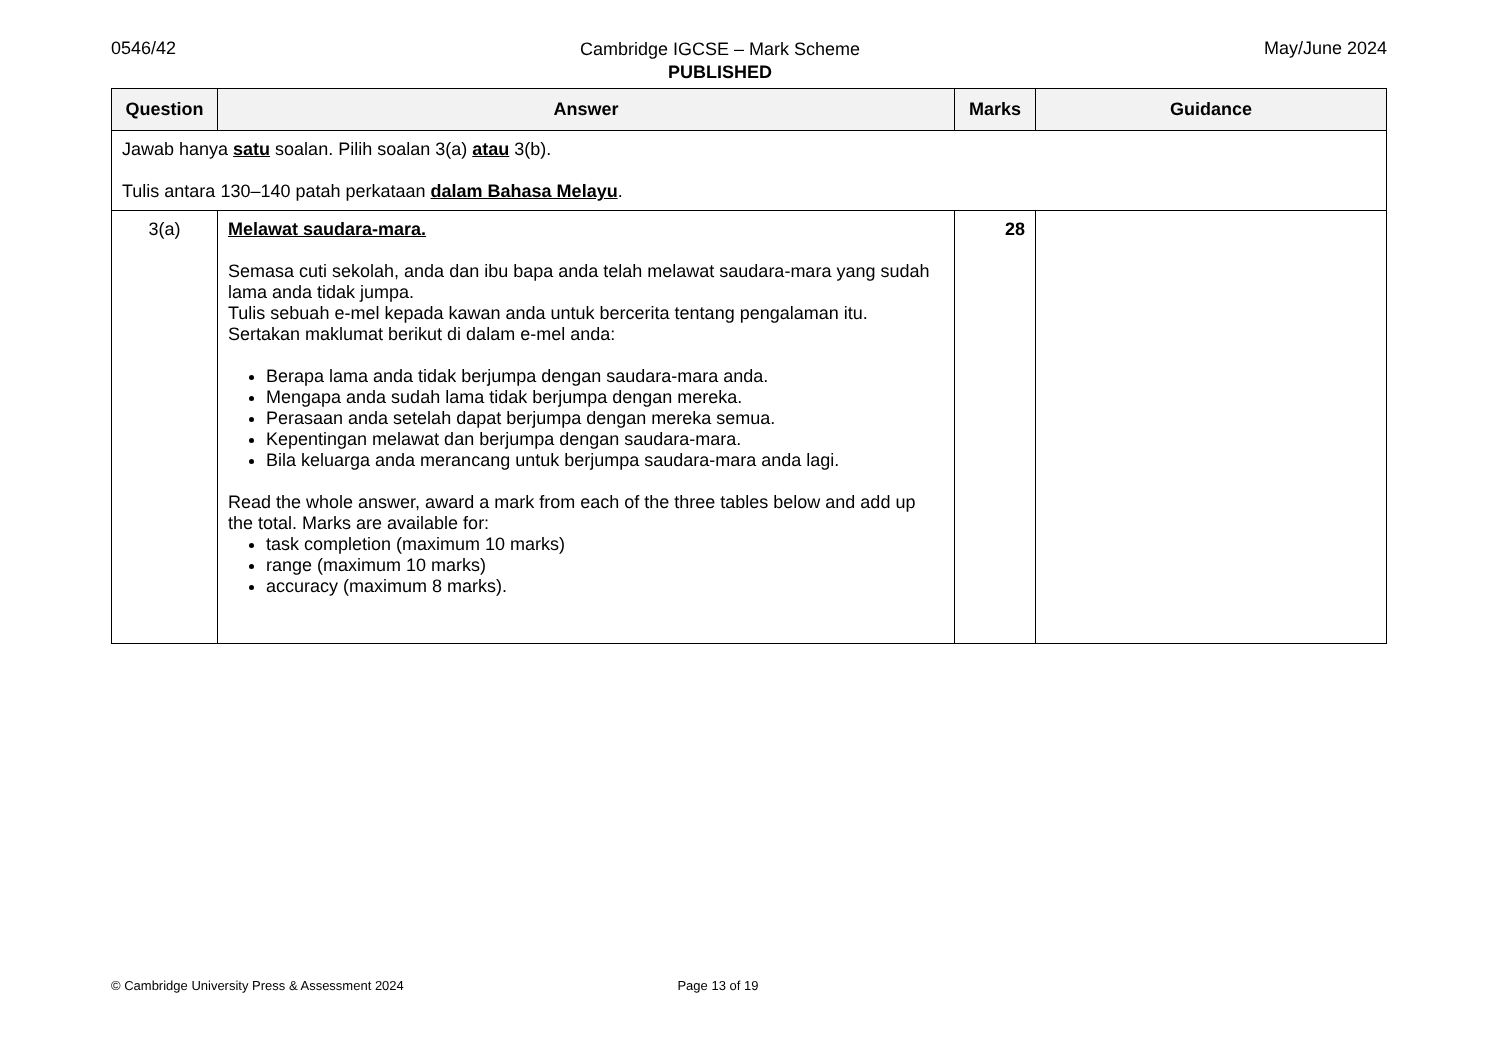0546/42
Cambridge IGCSE – Mark Scheme
PUBLISHED
May/June 2024
| Question | Answer | Marks | Guidance |
| --- | --- | --- | --- |
| Jawab hanya satu soalan. Pilih soalan 3(a) atau 3(b). Tulis antara 130–140 patah perkataan dalam Bahasa Melayu . | | | |
| 3(a) | Melawat saudara-mara. Semasa cuti sekolah, anda dan ibu bapa anda telah melawat saudara-mara yang sudah lama anda tidak jumpa. Tulis sebuah e-mel kepada kawan anda untuk bercerita tentang pengalaman itu. Sertakan maklumat berikut di dalam e-mel anda: Berapa lama anda tidak berjumpa dengan saudara-mara anda. Mengapa anda sudah lama tidak berjumpa dengan mereka. Perasaan anda setelah dapat berjumpa dengan mereka semua. Kepentingan melawat dan berjumpa dengan saudara-mara. Bila keluarga anda merancang untuk berjumpa saudara-mara anda lagi. Read the whole answer, award a mark from each of the three tables below and add up the total. Marks are available for: task completion (maximum 10 marks) range (maximum 10 marks) accuracy (maximum 8 marks). | 28 | |
© Cambridge University Press & Assessment 2024 Page 13 of 19